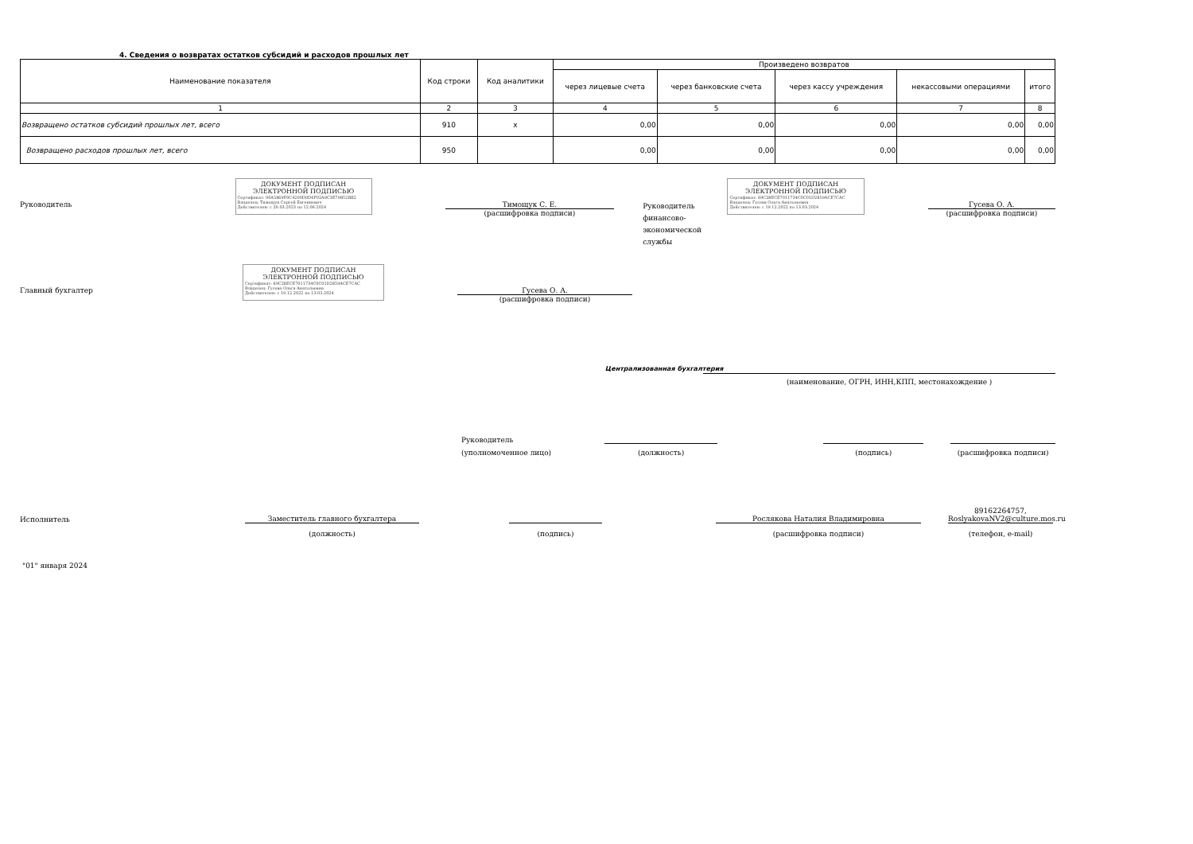4. Сведения о возвратах остатков субсидий и расходов прошлых лет
| Наименование показателя | Код строки | Код аналитики | Произведено возвратов | | | | |
| --- | --- | --- | --- | --- | --- | --- | --- |
| | | | через лицевые счета | через банковские счета | через кассу учреждения | некассовыми операциями | итого |
| 1 | 2 | 3 | 4 | 5 | 6 | 7 | 8 |
| Возвращено остатков субсидий прошлых лет, всего | 910 | x | 0,00 | 0,00 | 0,00 | 0,00 | 0,00 |
| Возвращено расходов прошлых лет, всего | 950 | | 0,00 | 0,00 | 0,00 | 0,00 | 0,00 |
Руководитель
ДОКУМЕНТ ПОДПИСАН ЭЛЕКТРОННОЙ ПОДПИСЬЮ
Сертификат: 00A5869F0C4200D0D4F02A9C3E79852BB2
Владелец: Тимощук Сергей Евгениевич
Действителен: с 20.03.2023 по 12.06.2024
Тимощук С. Е.
(расшифровка подписи)
Руководитель финансово-экономической службы
ДОКУМЕНТ ПОДПИСАН ЭЛЕКТРОННОЙ ПОДПИСЬЮ
Сертификат: 69C28ECE7011734C0C01D2859ACE7CAC
Владелец: Гусева Ольга Анатольевна
Действителен: с 19.12.2022 по 13.03.2024
Гусева О. А.
(расшифровка подписи)
Главный бухгалтер
ДОКУМЕНТ ПОДПИСАН ЭЛЕКТРОННОЙ ПОДПИСЬЮ
Сертификат: 69C28ECE7011734C0C01D2859ACE7CAC
Владелец: Гусева Ольга Анатольевна
Действителен: с 19.12.2022 по 13.03.2024
Гусева О. А.
(расшифровка подписи)
Централизованная бухгалтерия
(наименование, ОГРН, ИНН,КПП, местонахождение )
Руководитель
(уполномоченное лицо)
(должность) (подпись) (расшифровка подписи)
Исполнитель
Заместитель главного бухгалтера
Рослякова Наталия Владимировна
89162264757, RoslyakovaNV2@culture.mos.ru
(должность) (подпись) (расшифровка подписи) (телефон, e-mail)
"01" января 2024